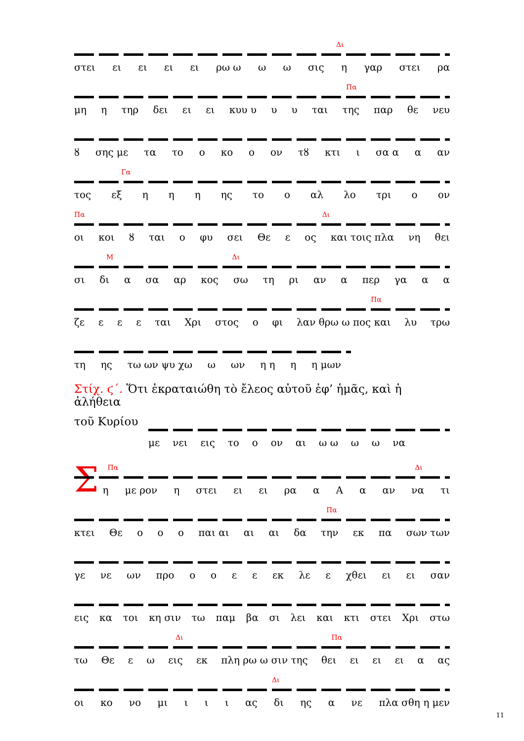Δι
στει ει ει ει ει ρω ω ω ω σις η γαρ στει ρα
Πα
μη η τηρ δει ει ει κυυ υ υ υ ται της παρ θε νευ
ȣ σης με τα το ο κο ο ον τȣ κτι ι σα α α αν
Γα
τος εξ η η η ης το ο αλ λο τρι ο ον
Πα Δι
οι κοι ȣ ται ο φυ σει Θε ε ος και τοις πλα νη θει
Μ Δι
σι δι α σα αρ κος σω τη ρι αν α περ γα α α
Πα
ζε ε ε ε ται Χρι στος ο φι λαν θρω ω πος και λυ τρω
τη ης τω ων ψυ χω ω ων η η η η μων
Στίχ. ϛ΄. Ὅτι ἐκραταιώθη τὸ ἔλεος αὐτοῦ ἐφ’ ἡμᾶς, καὶ ἡ ἀλήθεια
τοῦ Κυρίου
με νει εις το ο ον αι ω ω ω ω να
Σ
Πα Δι
η με ρον η στει ει ει ρα α Α α αν να τι
Πα
κτει Θε ο ο ο παι αι αι αι δα την εκ πα σων των
γε νε ων προ οοεε εκ λε ε χθει ει ει σαν
εις κα τοι κη σιν τω παμ βα σι λει και κτι στει Χρι στω
Δι Πα
τω Θε ε ω εις εκ πλη ρω ω σιν της θει ει ει ει α ας
Δι
οι κο νο μι ι ι ι ας δι ης α νε πλα σθη η μεν
11